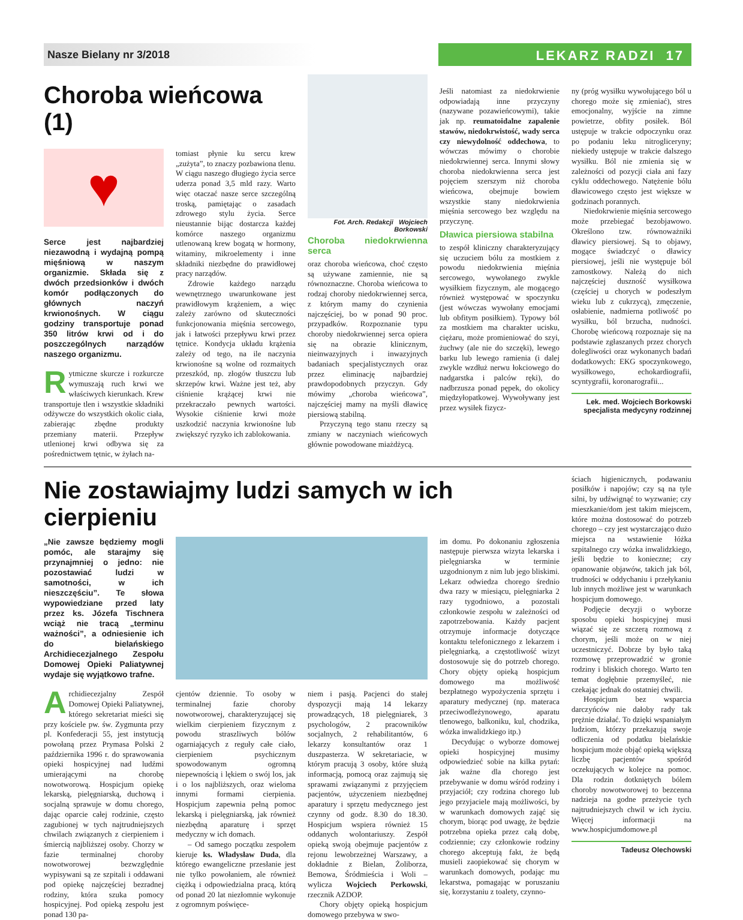Nasze Bielany nr 3/2018
LEKARZ RADZI 17
Choroba wieńcowa (1)
♥
Serce jest najbardziej niezawodną i wydajną pompą mięśniową w naszym organizmie. Składa się z dwóch przedsionków i dwóch komór podłączonych do głównych naczyń krwionośnych. W ciągu godziny transportuje ponad 350 litrów krwi od i do poszczególnych narządów naszego organizmu.
Rytmiczne skurcze i rozkurcze wymuszają ruch krwi we właściwych kierunkach. Krew transportuje tlen i wszystkie składniki odżywcze do wszystkich okolic ciała, zabierając zbędne produkty przemiany materii. Przepływ utlenionej krwi odbywa się za pośrednictwem tętnic, w żyłach na-
tomiast płynie ku sercu krew „zużyta”, to znaczy pozbawiona tlenu. W ciągu naszego długiego życia serce uderza ponad 3,5 mld razy. Warto więc otaczać nasze serce szczególną troską, pamiętając o zasadach zdrowego stylu życia. Serce nieustannie bijąc dostarcza każdej komórce naszego organizmu utlenowaną krew bogatą w hormony, witaminy, mikroelementy i inne składniki niezbędne do prawidłowej pracy narządów.
Zdrowie każdego narządu wewnętrznego uwarunkowane jest prawidłowym krążeniem, a więc zależy zarówno od skuteczności funkcjonowania mięśnia sercowego, jak i łatwości przepływu krwi przez tętnice. Kondycja układu krążenia zależy od tego, na ile naczynia krwionośne są wolne od rozmaitych przeszkód, np. złogów tłuszczu lub skrzepów krwi. Ważne jest też, aby ciśnienie krążącej krwi nie przekraczało pewnych wartości. Wysokie ciśnienie krwi może uszkodzić naczynia krwionośne lub zwiększyć ryzyko ich zablokowania.
Fot. Arch. Redakcji Wojciech Borkowski
Choroba niedokrwienna serca
oraz choroba wieńcowa, choć często są używane zamiennie, nie są równoznaczne. Choroba wieńcowa to rodzaj choroby niedokrwiennej serca, z którym mamy do czynienia najczęściej, bo w ponad 90 proc. przypadków. Rozpoznanie typu choroby niedokrwiennej serca opiera się na obrazie klinicznym, nieinwazyjnych i inwazyjnych badaniach specjalistycznych oraz przez eliminację najbardziej prawdopodobnych przyczyn. Gdy mówimy „choroba wieńcowa”, najczęściej mamy na myśli dławicę piersiową stabilną.
Przyczyną tego stanu rzeczy są zmiany w naczyniach wieńcowych głównie powodowane miażdżycą.
Jeśli natomiast za niedokrwienie odpowiadają inne przyczyny (nazywane pozawieńcowymi), takie jak np. reumatoidalne zapalenie stawów, niedokrwistość, wady serca czy niewydolność oddechowa, to wówczas mówimy o chorobie niedokrwiennej serca. Innymi słowy choroba niedokrwienna serca jest pojęciem szerszym niż choroba wieńcowa, obejmuje bowiem wszystkie stany niedokrwienia mięśnia sercowego bez względu na przyczynę.
Dławica piersiowa stabilna
to zespół kliniczny charakteryzujący się uczuciem bólu za mostkiem z powodu niedokrwienia mięśnia sercowego, wywołanego zwykle wysiłkiem fizycznym, ale mogącego również występować w spoczynku (jest wówczas wywołany emocjami lub obfitym posiłkiem). Typowy ból za mostkiem ma charakter ucisku, ciężaru, może promieniować do szyi, żuchwy (ale nie do szczęki), lewego barku lub lewego ramienia (i dalej zwykle wzdłuż nerwu łokciowego do nadgarstka i palców ręki), do nadbrzusza ponad pępek, do okolicy międzyłopatkowej. Wywoływany jest przez wysiłek fizycz-
ny (próg wysiłku wywołującego ból u chorego może się zmieniać), stres emocjonalny, wyjście na zimne powietrze, obfity posiłek. Ból ustępuje w trakcie odpoczynku oraz po podaniu leku nitrogliceryny; niekiedy ustępuje w trakcie dalszego wysiłku. Ból nie zmienia się w zależności od pozycji ciała ani fazy cyklu oddechowego. Natężenie bólu dławicowego często jest większe w godzinach porannych.
Niedokrwienie mięśnia sercowego może przebiegać bezobjawowo. Określono tzw. równoważniki dławicy piersiowej. Są to objawy, mogące świadczyć o dławicy piersiowej, jeśli nie występuje ból zamostkowy. Należą do nich najczęściej duszność wysiłkowa (częściej u chorych w podeszłym wieku lub z cukrzycą), zmęczenie, osłabienie, nadmierna potliwość po wysiłku, ból brzucha, nudności. Chorobę wieńcową rozpoznaje się na podstawie zgłaszanych przez chorych dolegliwości oraz wykonanych badań dodatkowych: EKG spoczynkowego, wysiłkowego, echokardiografii, scyntygrafii, koronarografii...
Lek. med. Wojciech Borkowski
specjalista medycyny rodzinnej
Nie zostawiajmy ludzi samych w ich cierpieniu
„Nie zawsze będziemy mogli pomóc, ale starajmy się przynajmniej o jedno: nie pozostawiać ludzi w samotności, w ich nieszczęściu”. Te słowa wypowiedziane przed laty przez ks. Józefa Tischnera wciąż nie tracą „terminu ważności”, a odniesienie ich do bielańskiego Archidiecezjalnego Zespołu Domowej Opieki Paliatywnej wydaje się wyjątkowo trafne.
Archidiecezjalny Zespół Domowej Opieki Paliatywnej, którego sekretariat mieści się przy kościele pw. św. Zygmunta przy pl. Konfederacji 55, jest instytucją powołaną przez Prymasa Polski 2 października 1996 r. do sprawowania opieki hospicyjnej nad ludźmi umierającymi na chorobę nowotworową. Hospicjum opiekę lekarską, pielęgniarską, duchową i socjalną sprawuje w domu chorego, dając oparcie całej rodzinie, często zagubionej w tych najtrudniejszych chwilach związanych z cierpieniem i śmiercią najbliższej osoby. Chorzy w fazie terminalnej choroby nowotworowej bezwzględnie wypisywani są ze szpitali i oddawani pod opiekę najczęściej bezradnej rodziny, która szuka pomocy hospicyjnej. Pod opieką zespołu jest ponad 130 pa-
cjentów dziennie. To osoby w terminalnej fazie choroby nowotworowej, charakteryzującej się wielkim cierpieniem fizycznym z powodu straszliwych bólów ogarniających z reguły całe ciało, cierpieniem psychicznym spowodowanym ogromną niepewnością i lękiem o swój los, jak i o los najbliższych, oraz wieloma innymi formami cierpienia. Hospicjum zapewnia pełną pomoc lekarską i pielęgniarską, jak również niezbędną aparaturę i sprzęt medyczny w ich domach.
– Od samego początku zespołem kieruje ks. Władysław Duda, dla którego ewangeliczne przesłanie jest nie tylko powołaniem, ale również ciężką i odpowiedzialna pracą, którą od ponad 20 lat niezłomnie wykonuje z ogromnym poświęce-
niem i pasją. Pacjenci do stałej dyspozycji mają 14 lekarzy prowadzących, 18 pielęgniarek, 3 psychologów, 2 pracowników socjalnych, 2 rehabilitantów, 6 lekarzy konsultantów oraz 1 duszpasterza. W sekretariacie, w którym pracują 3 osoby, które służą informacją, pomocą oraz zajmują się sprawami związanymi z przyjęciem pacjentów, użyczeniem niezbędnej aparatury i sprzętu medycznego jest czynny od godz. 8.30 do 18.30. Hospicjum wspiera również 15 oddanych wolontariuszy. Zespół opieką swoją obejmuje pacjentów z rejonu lewobrzeżnej Warszawy, a dokładnie z Bielan, Żoliborza, Bemowa, Śródmieścia i Woli – wylicza Wojciech Perkowski, rzecznik AZDOP.
Chory objęty opieką hospicjum domowego przebywa w swo-
im domu. Po dokonaniu zgłoszenia następuje pierwsza wizyta lekarska i pielęgniarska w terminie uzgodnionym z nim lub jego bliskimi. Lekarz odwiedza chorego średnio dwa razy w miesiącu, pielęgniarka 2 razy tygodniowo, a pozostali członkowie zespołu w zależności od zapotrzebowania. Każdy pacjent otrzymuje informacje dotyczące kontaktu telefonicznego z lekarzem i pielęgniarką, a częstotliwość wizyt dostosowuje się do potrzeb chorego. Chory objęty opieką hospicjum domowego ma możliwość bezpłatnego wypożyczenia sprzętu i aparatury medycznej (np. materaca przeciwodleżynowego, aparatu tlenowego, balkoniku, kul, chodzika, wózka inwalidzkiego itp.)
Decydując o wyborze domowej opieki hospicyjnej musimy odpowiedzieć sobie na kilka pytań: jak ważne dla chorego jest przebywanie w domu wśród rodziny i przyjaciół; czy rodzina chorego lub jego przyjaciele mają możliwości, by w warunkach domowych zająć się chorym, biorąc pod uwagę, że będzie potrzebna opieka przez całą dobę, codziennie; czy członkowie rodziny chorego akceptują fakt, że będą musieli zaopiekować się chorym w warunkach domowych, podając mu lekarstwa, pomagając w poruszaniu się, korzystaniu z toalety, czynno-
ściach higienicznych, podawaniu posiłków i napojów; czy są na tyle silni, by udźwignąć to wyzwanie; czy mieszkanie/dom jest takim miejscem, które można dostosować do potrzeb chorego – czy jest wystarczająco dużo miejsca na wstawienie łóżka szpitalnego czy wózka inwalidzkiego, jeśli będzie to konieczne; czy opanowanie objawów, takich jak ból, trudności w oddychaniu i przełykaniu lub innych możliwe jest w warunkach hospicjum domowego.
Podjęcie decyzji o wyborze sposobu opieki hospicyjnej musi wiązać się ze szczerą rozmową z chorym, jeśli może on w niej uczestniczyć. Dobrze by było taką rozmowę przeprowadzić w gronie rodziny i bliskich chorego. Warto ten temat dogłębnie przemyśleć, nie czekając jednak do ostatniej chwili.
Hospicjum bez wsparcia darczyńców nie dałoby rady tak prężnie działać. To dzięki wspaniałym ludziom, którzy przekazują swoje odliczenia od podatku bielańskie hospicjum może objąć opieką większą liczbę pacjentów spośród oczekujących w kolejce na pomoc. Dla rodzin dotkniętych bólem choroby nowotworowej to bezcenna nadzieja na godne przeżycie tych najtrudniejszych chwil w ich życiu. Więcej informacji na www.hospicjumdomowe.pl
Tadeusz Olechowski